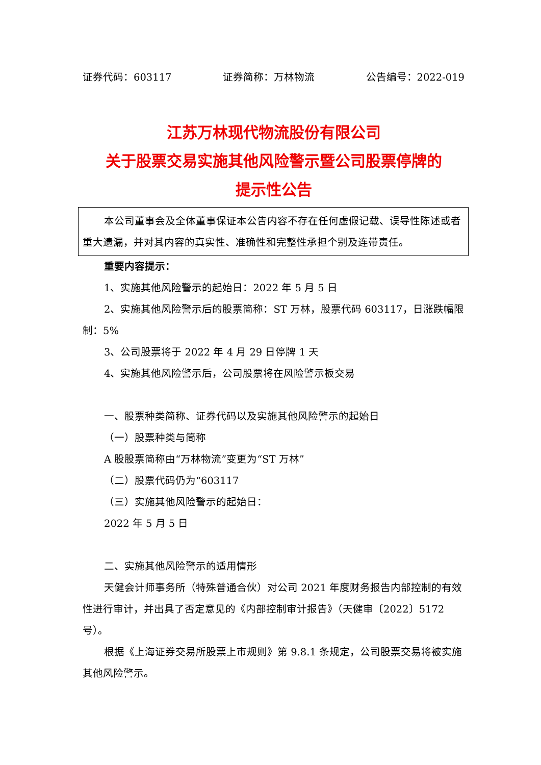证券代码：603117 证券简称：万林物流 公告编号：2022-019
江苏万林现代物流股份有限公司
关于股票交易实施其他风险警示暨公司股票停牌的
提示性公告
本公司董事会及全体董事保证本公告内容不存在任何虚假记载、误导性陈述或者重大遗漏，并对其内容的真实性、准确性和完整性承担个别及连带责任。
重要内容提示：
1、实施其他风险警示的起始日：2022 年 5 月 5 日
2、实施其他风险警示后的股票简称：ST 万林，股票代码 603117，日涨跌幅限制：5%
3、公司股票将于 2022 年 4 月 29 日停牌 1 天
4、实施其他风险警示后，公司股票将在风险警示板交易
一、股票种类简称、证券代码以及实施其他风险警示的起始日
（一）股票种类与简称
A 股股票简称由“万林物流”变更为“ST 万林”
（二）股票代码仍为“603117
（三）实施其他风险警示的起始日：
2022 年 5 月 5 日
二、实施其他风险警示的适用情形
天健会计师事务所（特殊普通合伙）对公司 2021 年度财务报告内部控制的有效性进行审计，并出具了否定意见的《内部控制审计报告》（天健审〔2022〕5172 号）。
根据《上海证券交易所股票上市规则》第 9.8.1 条规定，公司股票交易将被实施其他风险警示。